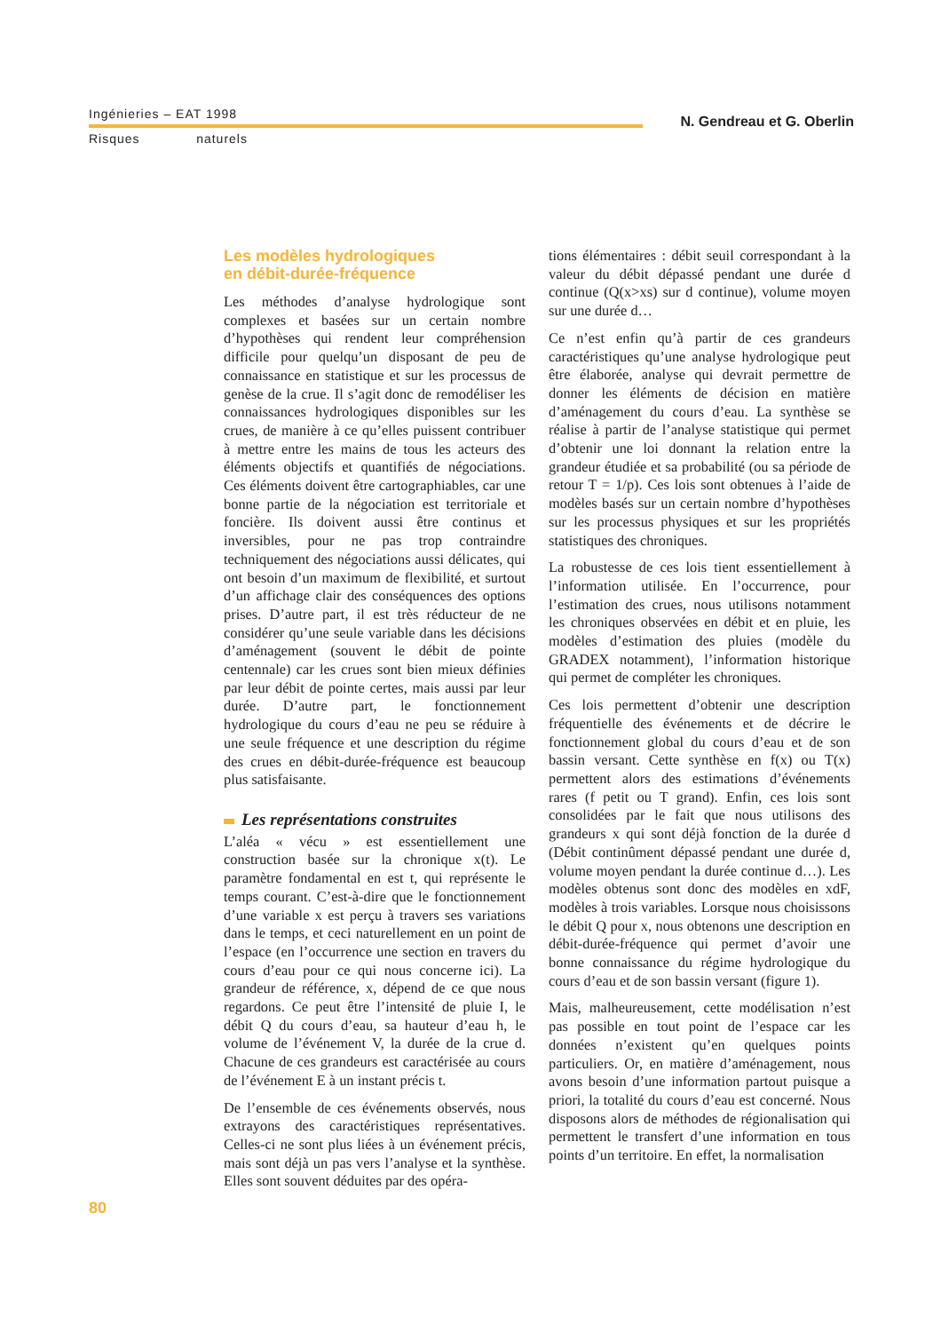Ingénieries – EAT 1998 N. Gendreau et G. Oberlin
Risques naturels
Les modèles hydrologiques
en débit-durée-fréquence
Les méthodes d’analyse hydrologique sont complexes et basées sur un certain nombre d’hypothèses qui rendent leur compréhension difficile pour quelqu’un disposant de peu de connaissance en statistique et sur les processus de genèse de la crue. Il s’agit donc de remodéliser les connaissances hydrologiques disponibles sur les crues, de manière à ce qu’elles puissent contribuer à mettre entre les mains de tous les acteurs des éléments objectifs et quantifiés de négociations. Ces éléments doivent être cartographiables, car une bonne partie de la négociation est territoriale et foncière. Ils doivent aussi être continus et inversibles, pour ne pas trop contraindre techniquement des négociations aussi délicates, qui ont besoin d’un maximum de flexibilité, et surtout d’un affichage clair des conséquences des options prises. D’autre part, il est très réducteur de ne considérer qu’une seule variable dans les décisions d’aménagement (souvent le débit de pointe centennale) car les crues sont bien mieux définies par leur débit de pointe certes, mais aussi par leur durée. D’autre part, le fonctionnement hydrologique du cours d’eau ne peu se réduire à une seule fréquence et une description du régime des crues en débit-durée-fréquence est beaucoup plus satisfaisante.
Les représentations construites
L’aléa « vécu » est essentiellement une construction basée sur la chronique x(t). Le paramètre fondamental en est t, qui représente le temps courant. C’est-à-dire que le fonctionnement d’une variable x est perçu à travers ses variations dans le temps, et ceci naturellement en un point de l’espace (en l’occurrence une section en travers du cours d’eau pour ce qui nous concerne ici). La grandeur de référence, x, dépend de ce que nous regardons. Ce peut être l’intensité de pluie I, le débit Q du cours d’eau, sa hauteur d’eau h, le volume de l’événement V, la durée de la crue d. Chacune de ces grandeurs est caractérisée au cours de l’événement E à un instant précis t.
De l’ensemble de ces événements observés, nous extrayons des caractéristiques représentatives. Celles-ci ne sont plus liées à un événement précis, mais sont déjà un pas vers l’analyse et la synthèse. Elles sont souvent déduites par des opéra-
tions élémentaires : débit seuil correspondant à la valeur du débit dépassé pendant une durée d continue (Q(x>xs) sur d continue), volume moyen sur une durée d…
Ce n’est enfin qu’à partir de ces grandeurs caractéristiques qu’une analyse hydrologique peut être élaborée, analyse qui devrait permettre de donner les éléments de décision en matière d’aménagement du cours d’eau. La synthèse se réalise à partir de l’analyse statistique qui permet d’obtenir une loi donnant la relation entre la grandeur étudiée et sa probabilité (ou sa période de retour T = 1/p). Ces lois sont obtenues à l’aide de modèles basés sur un certain nombre d’hypothèses sur les processus physiques et sur les propriétés statistiques des chroniques.
La robustesse de ces lois tient essentiellement à l’information utilisée. En l’occurrence, pour l’estimation des crues, nous utilisons notamment les chroniques observées en débit et en pluie, les modèles d’estimation des pluies (modèle du GRADEX notamment), l’information historique qui permet de compléter les chroniques.
Ces lois permettent d’obtenir une description fréquentielle des événements et de décrire le fonctionnement global du cours d’eau et de son bassin versant. Cette synthèse en f(x) ou T(x) permettent alors des estimations d’événements rares (f petit ou T grand). Enfin, ces lois sont consolidées par le fait que nous utilisons des grandeurs x qui sont déjà fonction de la durée d (Débit continûment dépassé pendant une durée d, volume moyen pendant la durée continue d…). Les modèles obtenus sont donc des modèles en xdF, modèles à trois variables. Lorsque nous choisissons le débit Q pour x, nous obtenons une description en débit-durée-fréquence qui permet d’avoir une bonne connaissance du régime hydrologique du cours d’eau et de son bassin versant (figure 1).
Mais, malheureusement, cette modélisation n’est pas possible en tout point de l’espace car les données n’existent qu’en quelques points particuliers. Or, en matière d’aménagement, nous avons besoin d’une information partout puisque a priori, la totalité du cours d’eau est concerné. Nous disposons alors de méthodes de régionalisation qui permettent le transfert d’une information en tous points d’un territoire. En effet, la normalisation
80